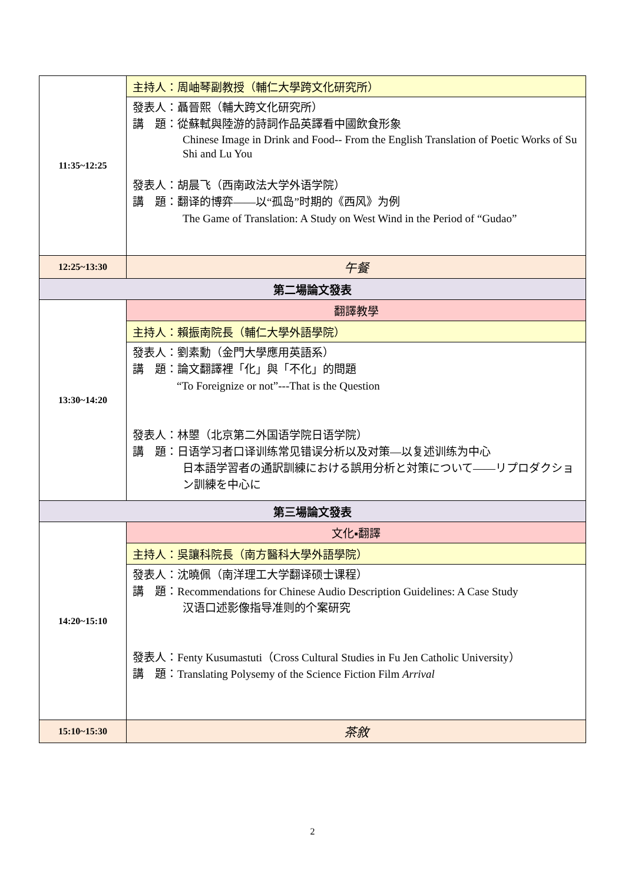| 11:35~12:25 | 主持人：周岫琴副教授（輔仁大學跨文化研究所） |
| | 發表人：聶晉熙（輔大跨文化研究所） 講 題：從蘇軾與陸游的詩詞作品英譯看中國飲食形象 Chinese Image in Drink and Food-- From the English Translation of Poetic Works of Su Shi and Lu You 發表人：胡晨飞（西南政法大学外语学院） 講 題：翻译的博弈——以“孤岛”时期的《西风》为例 The Game of Translation: A Study on West Wind in the Period of “Gudao” |
| 12:25~13:30 | 午餐 |
| 第二場論文發表 | |
| 13:30~14:20 | 翻譯教學 |
| | 主持人：賴振南院長（輔仁大學外語學院） |
| | 發表人：劉素勳（金門大學應用英語系） 講 題：論文翻譯裡「化」與「不化」的問題 “To Foreignize or not”---That is the Question 發表人：林曌（北京第二外国语学院日语学院） 講 題：日语学习者口译训练常见错误分析以及对策—以复述训练为中心 日本語学習者の通訳訓練における誤用分析と対策について——リプロダクション訓練を中心に |
| 第三場論文發表 | |
| 14:20~15:10 | 文化▪翻譯 |
| | 主持人：吳讓科院長（南方醫科大學外語學院） |
| | 發表人：沈曉佩（南洋理工大学翻译硕士课程） 講 題：Recommendations for Chinese Audio Description Guidelines: A Case Study 汉语口述影像指导准则的个案研究 發表人：Fenty Kusumastuti（Cross Cultural Studies in Fu Jen Catholic University） 講 題：Translating Polysemy of the Science Fiction Film Arrival |
| 15:10~15:30 | 茶敘 |
2